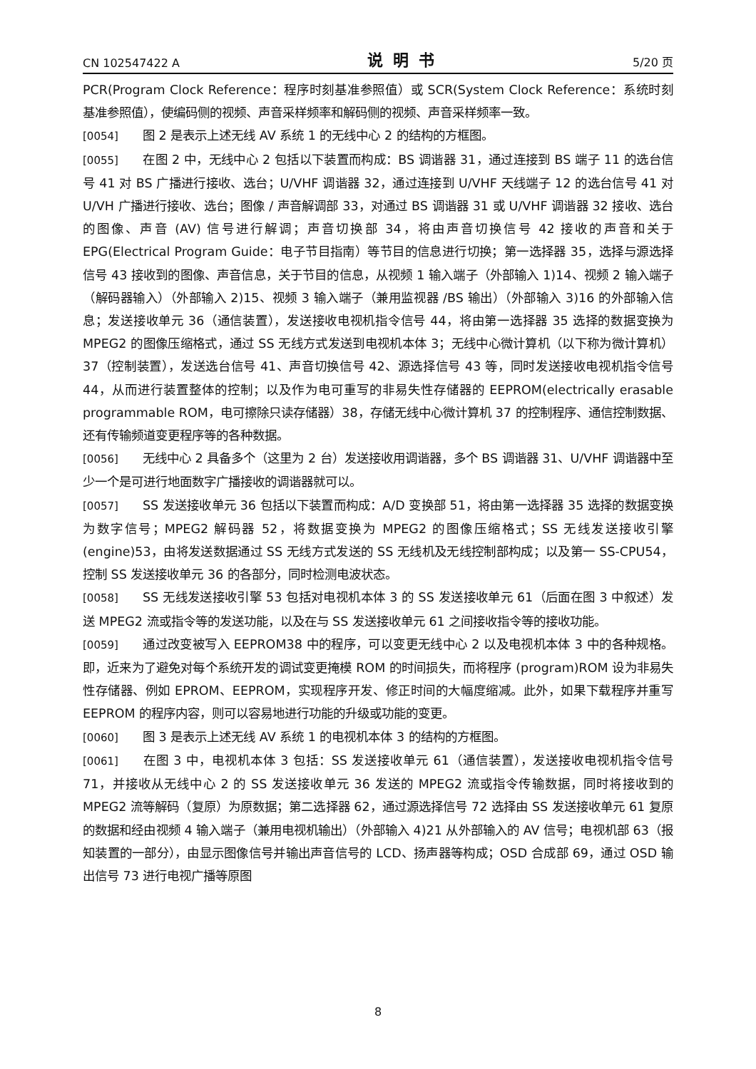CN 102547422 A 说明书 5/20 页
PCR(Program Clock Reference：程序时刻基准参照值）或 SCR(System Clock Reference：系统时刻基准参照值），使编码侧的视频、声音采样频率和解码侧的视频、声音采样频率一致。
[0054] 图 2 是表示上述无线 AV 系统 1 的无线中心 2 的结构的方框图。
[0055] 在图 2 中，无线中心 2 包括以下装置而构成：BS 调谐器 31，通过连接到 BS 端子 11 的选台信号 41 对 BS 广播进行接收、选台；U/VHF 调谐器 32，通过连接到 U/VHF 天线端子 12 的选台信号 41 对 U/VH 广播进行接收、选台；图像 / 声音解调部 33，对通过 BS 调谐器 31 或 U/VHF 调谐器 32 接收、选台的图像、声音 (AV) 信号进行解调；声音切换部 34，将由声音切换信号 42 接收的声音和关于 EPG(Electrical Program Guide：电子节目指南）等节目的信息进行切换；第一选择器 35，选择与源选择信号 43 接收到的图像、声音信息，关于节目的信息，从视频 1 输入端子（外部输入 1)14、视频 2 输入端子（解码器输入）（外部输入 2)15、视频 3 输入端子（兼用监视器 /BS 输出）（外部输入 3)16 的外部输入信息；发送接收单元 36（通信装置），发送接收电视机指令信号 44，将由第一选择器 35 选择的数据变换为 MPEG2 的图像压缩格式，通过 SS 无线方式发送到电视机本体 3；无线中心微计算机（以下称为微计算机）37（控制装置），发送选台信号 41、声音切换信号 42、源选择信号 43 等，同时发送接收电视机指令信号 44，从而进行装置整体的控制；以及作为电可重写的非易失性存储器的 EEPROM(electrically erasable programmable ROM，电可擦除只读存储器）38，存储无线中心微计算机 37 的控制程序、通信控制数据、还有传输频道变更程序等的各种数据。
[0056] 无线中心 2 具备多个（这里为 2 台）发送接收用调谐器，多个 BS 调谐器 31、U/VHF 调谐器中至少一个是可进行地面数字广播接收的调谐器就可以。
[0057] SS 发送接收单元 36 包括以下装置而构成：A/D 变换部 51，将由第一选择器 35 选择的数据变换为数字信号；MPEG2 解码器 52，将数据变换为 MPEG2 的图像压缩格式；SS 无线发送接收引擎 (engine)53，由将发送数据通过 SS 无线方式发送的 SS 无线机及无线控制部构成；以及第一 SS-CPU54，控制 SS 发送接收单元 36 的各部分，同时检测电波状态。
[0058] SS 无线发送接收引擎 53 包括对电视机本体 3 的 SS 发送接收单元 61（后面在图 3 中叙述）发送 MPEG2 流或指令等的发送功能，以及在与 SS 发送接收单元 61 之间接收指令等的接收功能。
[0059] 通过改变被写入 EEPROM38 中的程序，可以变更无线中心 2 以及电视机本体 3 中的各种规格。即，近来为了避免对每个系统开发的调试变更掩模 ROM 的时间损失，而将程序 (program)ROM 设为非易失性存储器、例如 EPROM、EEPROM，实现程序开发、修正时间的大幅度缩减。此外，如果下载程序并重写 EEPROM 的程序内容，则可以容易地进行功能的升级或功能的变更。
[0060] 图 3 是表示上述无线 AV 系统 1 的电视机本体 3 的结构的方框图。
[0061] 在图 3 中，电视机本体 3 包括：SS 发送接收单元 61（通信装置），发送接收电视机指令信号 71，并接收从无线中心 2 的 SS 发送接收单元 36 发送的 MPEG2 流或指令传输数据，同时将接收到的 MPEG2 流等解码（复原）为原数据；第二选择器 62，通过源选择信号 72 选择由 SS 发送接收单元 61 复原的数据和经由视频 4 输入端子（兼用电视机输出）（外部输入 4)21 从外部输入的 AV 信号；电视机部 63（报知装置的一部分），由显示图像信号并输出声音信号的 LCD、扬声器等构成；OSD 合成部 69，通过 OSD 输出信号 73 进行电视广播等原图
8